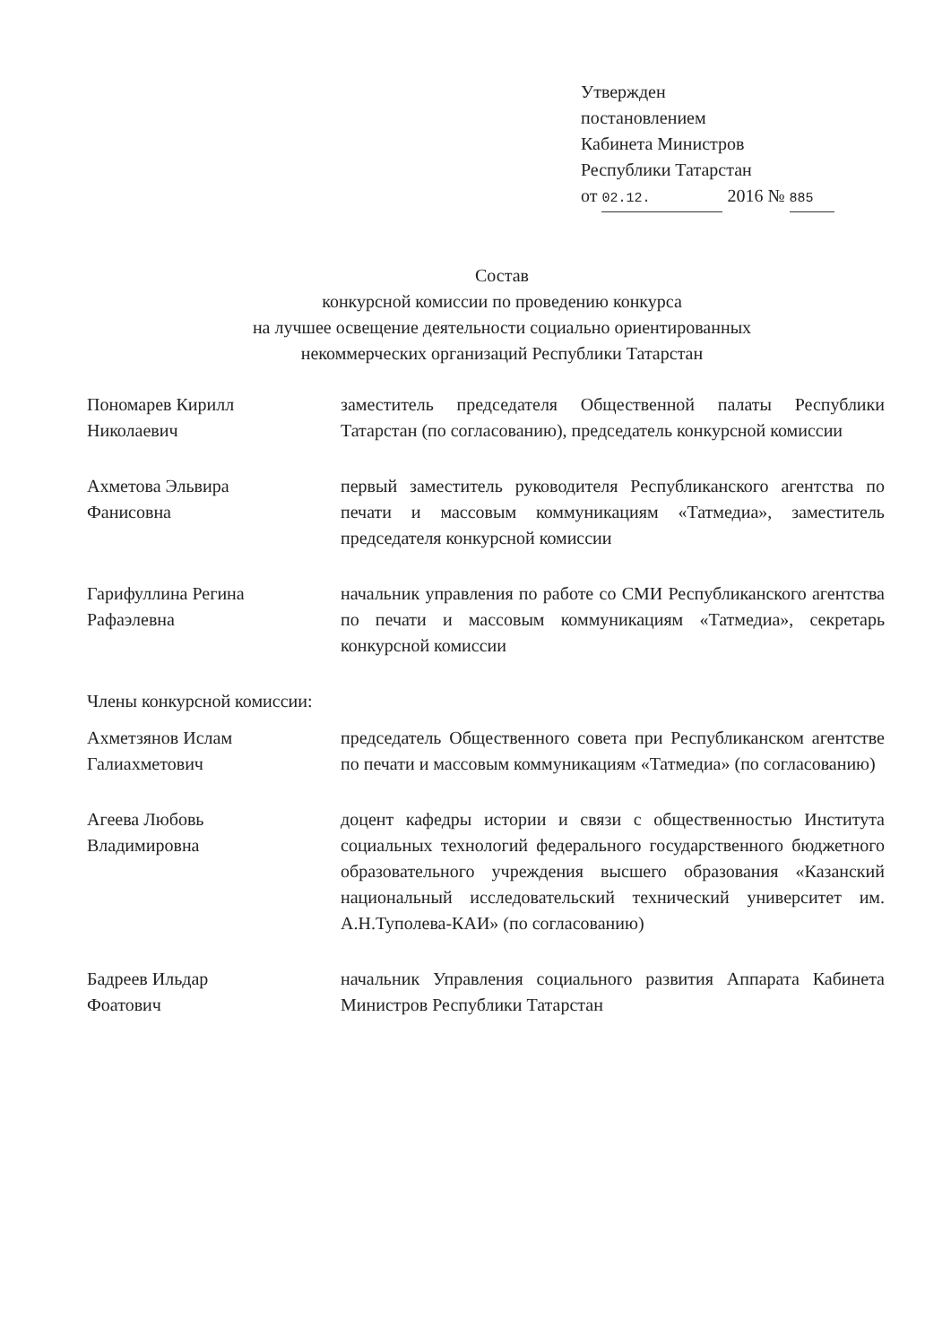Утвержден
постановлением
Кабинета Министров
Республики Татарстан
от 02.12. 2016 № 885
Состав
конкурсной комиссии по проведению конкурса
на лучшее освещение деятельности социально ориентированных
некоммерческих организаций Республики Татарстан
Пономарев Кирилл
Николаевич
заместитель председателя Общественной палаты Республики Татарстан (по согласованию), председатель конкурсной комиссии
Ахметова Эльвира
Фанисовна
первый заместитель руководителя Республиканского агентства по печати и массовым коммуникациям «Татмедиа», заместитель председателя конкурсной комиссии
Гарифуллина Регина
Рафаэлевна
начальник управления по работе со СМИ Республиканского агентства по печати и массовым коммуникациям «Татмедиа», секретарь конкурсной комиссии
Члены конкурсной комиссии:
Ахметзянов Ислам
Галиахметович
председатель Общественного совета при Республиканском агентстве по печати и массовым коммуникациям «Татмедиа» (по согласованию)
Агеева Любовь
Владимировна
доцент кафедры истории и связи с общественностью Института социальных технологий федерального государственного бюджетного образовательного учреждения высшего образования «Казанский национальный исследовательский технический университет им. А.Н.Туполева-КАИ» (по согласованию)
Бадреев Ильдар
Фоатович
начальник Управления социального развития Аппарата Кабинета Министров Республики Татарстан